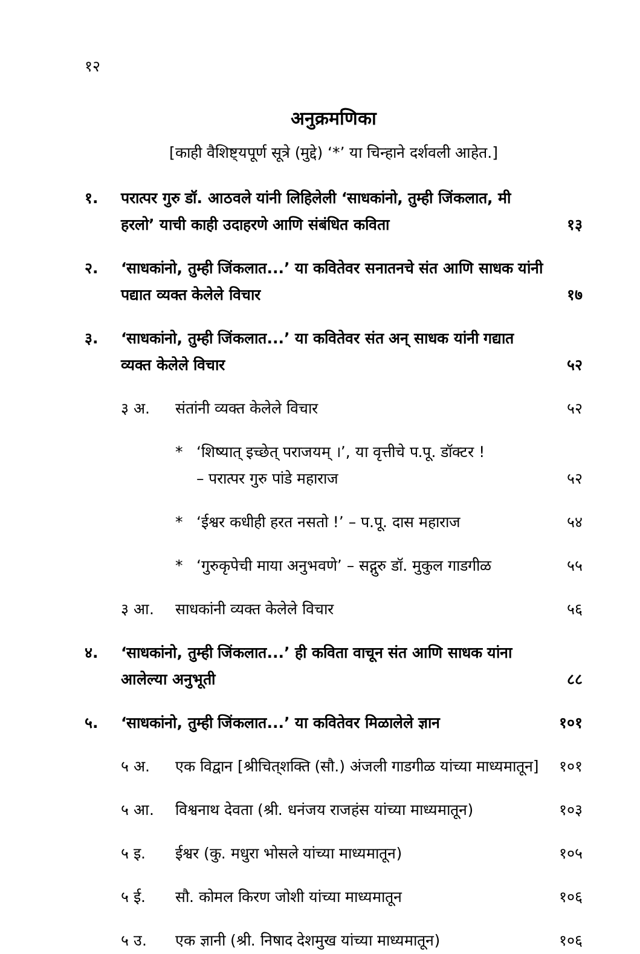१२
अनुक्रमणिका
[काही वैशिष्ट्यपूर्ण सूत्रे (मुद्दे) ‘*’ या चिन्हाने दर्शवली आहेत.]
१. परात्पर गुरु डॉ. आठवले यांनी लिहिलेली ‘साधकांनो, तुम्ही जिंकलात, मी हरलो’ याची काही उदाहरणे आणि संबंधित कविता १३
२. ‘साधकांनो, तुम्ही जिंकलात...’ या कवितेवर सनातनचे संत आणि साधक यांनी पद्यात व्यक्त केलेले विचार १७
३. ‘साधकांनो, तुम्ही जिंकलात...’ या कवितेवर संत अन् साधक यांनी गद्यात व्यक्त केलेले विचार ५२
३ अ. संतांनी व्यक्त केलेले विचार ५२
* ‘शिष्यात् इच्छेत् पराजयम् ।’, या वृत्तीचे प.पू. डॉक्टर !
– परात्पर गुरु पांडे महाराज ५२
* ‘ईश्वर कधीही हरत नसतो !’ – प.पू. दास महाराज ५४
* ‘गुरुकृपेची माया अनुभवणे’ – सद्गुरु डॉ. मुकुल गाडगीळ ५५
३ आ. साधकांनी व्यक्त केलेले विचार ५६
४. ‘साधकांनो, तुम्ही जिंकलात...’ ही कविता वाचून संत आणि साधक यांना आलेल्या अनुभूती ८८
५. ‘साधकांनो, तुम्ही जिंकलात...’ या कवितेवर मिळालेले ज्ञान १०१
५ अ. एक विद्वान [श्रीचित्‌शक्ति (सौ.) अंजली गाडगीळ यांच्या माध्यमातून] १०१
५ आ. विश्वनाथ देवता (श्री. धनंजय राजहंस यांच्या माध्यमातून) १०३
५ इ. ईश्वर (कु. मधुरा भोसले यांच्या माध्यमातून) १०५
५ ई. सौ. कोमल किरण जोशी यांच्या माध्यमातून १०६
५ उ. एक ज्ञानी (श्री. निषाद देशमुख यांच्या माध्यमातून) १०६